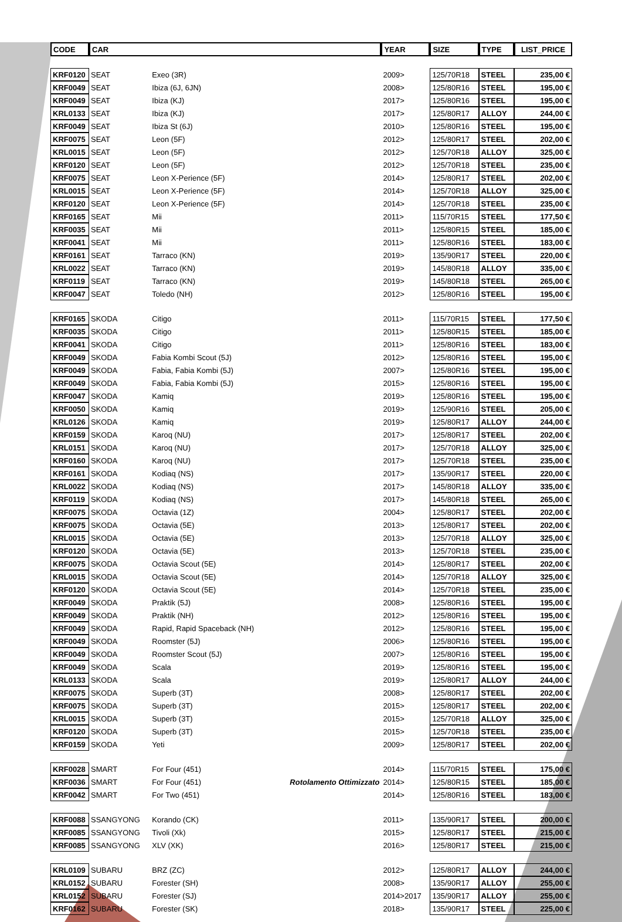| CODE | CAR | | | YEAR | SIZE | TYPE | LIST_PRICE |
| --- | --- | --- | --- | --- | --- | --- | --- |
| KRF0120 | SEAT | Exeo (3R) | | 2009> | 125/70R18 | STEEL | 235,00 € |
| KRF0049 | SEAT | Ibiza (6J, 6JN) | | 2008> | 125/80R16 | STEEL | 195,00 € |
| KRF0049 | SEAT | Ibiza (KJ) | | 2017> | 125/80R16 | STEEL | 195,00 € |
| KRL0133 | SEAT | Ibiza (KJ) | | 2017> | 125/80R17 | ALLOY | 244,00 € |
| KRF0049 | SEAT | Ibiza St (6J) | | 2010> | 125/80R16 | STEEL | 195,00 € |
| KRF0075 | SEAT | Leon (5F) | | 2012> | 125/80R17 | STEEL | 202,00 € |
| KRL0015 | SEAT | Leon (5F) | | 2012> | 125/70R18 | ALLOY | 325,00 € |
| KRF0120 | SEAT | Leon (5F) | | 2012> | 125/70R18 | STEEL | 235,00 € |
| KRF0075 | SEAT | Leon X-Perience (5F) | | 2014> | 125/80R17 | STEEL | 202,00 € |
| KRL0015 | SEAT | Leon X-Perience (5F) | | 2014> | 125/70R18 | ALLOY | 325,00 € |
| KRF0120 | SEAT | Leon X-Perience (5F) | | 2014> | 125/70R18 | STEEL | 235,00 € |
| KRF0165 | SEAT | Mii | | 2011> | 115/70R15 | STEEL | 177,50 € |
| KRF0035 | SEAT | Mii | | 2011> | 125/80R15 | STEEL | 185,00 € |
| KRF0041 | SEAT | Mii | | 2011> | 125/80R16 | STEEL | 183,00 € |
| KRF0161 | SEAT | Tarraco (KN) | | 2019> | 135/90R17 | STEEL | 220,00 € |
| KRL0022 | SEAT | Tarraco (KN) | | 2019> | 145/80R18 | ALLOY | 335,00 € |
| KRF0119 | SEAT | Tarraco (KN) | | 2019> | 145/80R18 | STEEL | 265,00 € |
| KRF0047 | SEAT | Toledo (NH) | | 2012> | 125/80R16 | STEEL | 195,00 € |
| KRF0165 | SKODA | Citigo | | 2011> | 115/70R15 | STEEL | 177,50 € |
| KRF0035 | SKODA | Citigo | | 2011> | 125/80R15 | STEEL | 185,00 € |
| KRF0041 | SKODA | Citigo | | 2011> | 125/80R16 | STEEL | 183,00 € |
| KRF0049 | SKODA | Fabia Kombi Scout (5J) | | 2012> | 125/80R16 | STEEL | 195,00 € |
| KRF0049 | SKODA | Fabia, Fabia Kombi (5J) | | 2007> | 125/80R16 | STEEL | 195,00 € |
| KRF0049 | SKODA | Fabia, Fabia Kombi (5J) | | 2015> | 125/80R16 | STEEL | 195,00 € |
| KRF0047 | SKODA | Kamiq | | 2019> | 125/80R16 | STEEL | 195,00 € |
| KRF0050 | SKODA | Kamiq | | 2019> | 125/90R16 | STEEL | 205,00 € |
| KRL0126 | SKODA | Kamiq | | 2019> | 125/80R17 | ALLOY | 244,00 € |
| KRF0159 | SKODA | Karoq (NU) | | 2017> | 125/80R17 | STEEL | 202,00 € |
| KRL0151 | SKODA | Karoq (NU) | | 2017> | 125/70R18 | ALLOY | 325,00 € |
| KRF0160 | SKODA | Karoq (NU) | | 2017> | 125/70R18 | STEEL | 235,00 € |
| KRF0161 | SKODA | Kodiaq (NS) | | 2017> | 135/90R17 | STEEL | 220,00 € |
| KRL0022 | SKODA | Kodiaq (NS) | | 2017> | 145/80R18 | ALLOY | 335,00 € |
| KRF0119 | SKODA | Kodiaq (NS) | | 2017> | 145/80R18 | STEEL | 265,00 € |
| KRF0075 | SKODA | Octavia (1Z) | | 2004> | 125/80R17 | STEEL | 202,00 € |
| KRF0075 | SKODA | Octavia (5E) | | 2013> | 125/80R17 | STEEL | 202,00 € |
| KRL0015 | SKODA | Octavia (5E) | | 2013> | 125/70R18 | ALLOY | 325,00 € |
| KRF0120 | SKODA | Octavia (5E) | | 2013> | 125/70R18 | STEEL | 235,00 € |
| KRF0075 | SKODA | Octavia Scout (5E) | | 2014> | 125/80R17 | STEEL | 202,00 € |
| KRL0015 | SKODA | Octavia Scout (5E) | | 2014> | 125/70R18 | ALLOY | 325,00 € |
| KRF0120 | SKODA | Octavia Scout (5E) | | 2014> | 125/70R18 | STEEL | 235,00 € |
| KRF0049 | SKODA | Praktik (5J) | | 2008> | 125/80R16 | STEEL | 195,00 € |
| KRF0049 | SKODA | Praktik (NH) | | 2012> | 125/80R16 | STEEL | 195,00 € |
| KRF0049 | SKODA | Rapid, Rapid Spaceback (NH) | | 2012> | 125/80R16 | STEEL | 195,00 € |
| KRF0049 | SKODA | Roomster (5J) | | 2006> | 125/80R16 | STEEL | 195,00 € |
| KRF0049 | SKODA | Roomster Scout (5J) | | 2007> | 125/80R16 | STEEL | 195,00 € |
| KRF0049 | SKODA | Scala | | 2019> | 125/80R16 | STEEL | 195,00 € |
| KRL0133 | SKODA | Scala | | 2019> | 125/80R17 | ALLOY | 244,00 € |
| KRF0075 | SKODA | Superb (3T) | | 2008> | 125/80R17 | STEEL | 202,00 € |
| KRF0075 | SKODA | Superb (3T) | | 2015> | 125/80R17 | STEEL | 202,00 € |
| KRL0015 | SKODA | Superb (3T) | | 2015> | 125/70R18 | ALLOY | 325,00 € |
| KRF0120 | SKODA | Superb (3T) | | 2015> | 125/70R18 | STEEL | 235,00 € |
| KRF0159 | SKODA | Yeti | | 2009> | 125/80R17 | STEEL | 202,00 € |
| KRF0028 | SMART | For Four (451) | | 2014> | 115/70R15 | STEEL | 175,00 € |
| KRF0036 | SMART | For Four (451) | Rotolamento Ottimizzato | 2014> | 125/80R15 | STEEL | 185,00 € |
| KRF0042 | SMART | For Two (451) | | 2014> | 125/80R16 | STEEL | 183,00 € |
| KRF0088 | SSANGYONG | Korando (CK) | | 2011> | 135/90R17 | STEEL | 200,00 € |
| KRF0085 | SSANGYONG | Tivoli (Xk) | | 2015> | 125/80R17 | STEEL | 215,00 € |
| KRF0085 | SSANGYONG | XLV (XK) | | 2016> | 125/80R17 | STEEL | 215,00 € |
| KRL0109 | SUBARU | BRZ (ZC) | | 2012> | 125/80R17 | ALLOY | 244,00 € |
| KRL0152 | SUBARU | Forester (SH) | | 2008> | 135/90R17 | ALLOY | 255,00 € |
| KRL0152 | SUBARU | Forester (SJ) | | 2014>2017 | 135/90R17 | ALLOY | 255,00 € |
| KRF0162 | SUBARU | Forester (SK) | | 2018> | 135/90R17 | STEEL | 225,00 € |